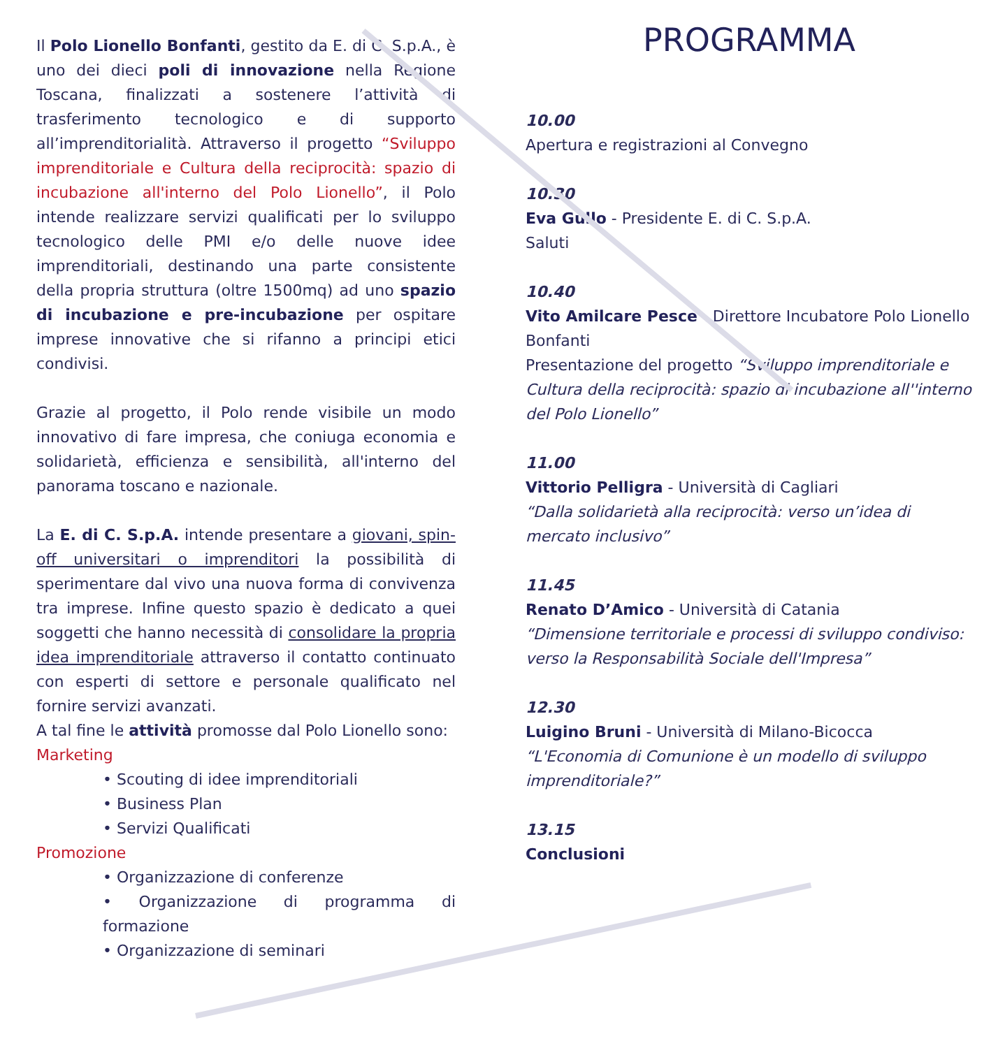Il Polo Lionello Bonfanti, gestito da E. di C. S.p.A., è uno dei dieci poli di innovazione nella Regione Toscana, finalizzati a sostenere l’attività di trasferimento tecnologico e di supporto all’imprenditorialità. Attraverso il progetto “Sviluppo imprenditoriale e Cultura della reciprocità: spazio di incubazione all'interno del Polo Lionello”, il Polo intende realizzare servizi qualificati per lo sviluppo tecnologico delle PMI e/o delle nuove idee imprenditoriali, destinando una parte consistente della propria struttura (oltre 1500mq) ad uno spazio di incubazione e pre-incubazione per ospitare imprese innovative che si rifanno a principi etici condivisi.
Grazie al progetto, il Polo rende visibile un modo innovativo di fare impresa, che coniuga economia e solidarietà, efficienza e sensibilità, all'interno del panorama toscano e nazionale.
La E. di C. S.p.A. intende presentare a giovani, spin-off universitari o imprenditori la possibilità di sperimentare dal vivo una nuova forma di convivenza tra imprese. Infine questo spazio è dedicato a quei soggetti che hanno necessità di consolidare la propria idea imprenditoriale attraverso il contatto continuato con esperti di settore e personale qualificato nel fornire servizi avanzati.
A tal fine le attività promosse dal Polo Lionello sono:
Marketing
• Scouting di idee imprenditoriali
• Business Plan
• Servizi Qualificati
Promozione
• Organizzazione di conferenze
• Organizzazione di programma di formazione
• Organizzazione di seminari
PROGRAMMA
10.00
Apertura e registrazioni al Convegno
10.30
Eva Gullo - Presidente E. di C. S.p.A.
Saluti
10.40
Vito Amilcare Pesce - Direttore Incubatore Polo Lionello Bonfanti
Presentazione del progetto “Sviluppo imprenditoriale e Cultura della reciprocità: spazio di incubazione all''interno del Polo Lionello”
11.00
Vittorio Pelligra - Università di Cagliari
“Dalla solidarietà alla reciprocità: verso un’idea di mercato inclusivo”
11.45
Renato D’Amico - Università di Catania
“Dimensione territoriale e processi di sviluppo condiviso: verso la Responsabilità Sociale dell'Impresa”
12.30
Luigino Bruni - Università di Milano-Bicocca
“L'Economia di Comunione è un modello di sviluppo imprenditoriale?”
13.15
Conclusioni